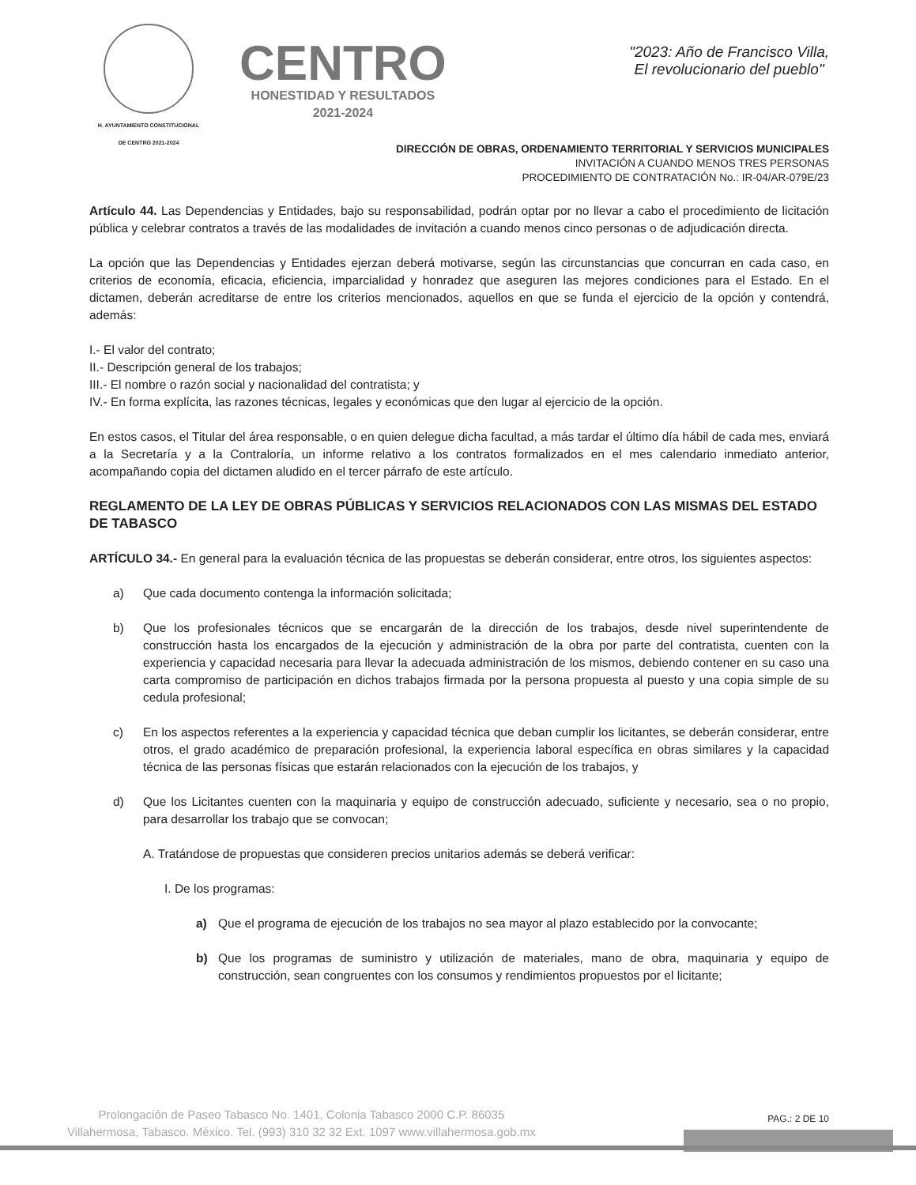H. AYUNTAMIENTO CONSTITUCIONAL
DE CENTRO 2021-2024
CENTRO
HONESTIDAD Y RESULTADOS
2021-2024
"2023: Año de Francisco Villa,
El revolucionario del pueblo"
DIRECCIÓN DE OBRAS, ORDENAMIENTO TERRITORIAL Y SERVICIOS MUNICIPALES
INVITACIÓN A CUANDO MENOS TRES PERSONAS
PROCEDIMIENTO DE CONTRATACIÓN No.: IR-04/AR-079E/23
Artículo 44. Las Dependencias y Entidades, bajo su responsabilidad, podrán optar por no llevar a cabo el procedimiento de licitación pública y celebrar contratos a través de las modalidades de invitación a cuando menos cinco personas o de adjudicación directa.
La opción que las Dependencias y Entidades ejerzan deberá motivarse, según las circunstancias que concurran en cada caso, en criterios de economía, eficacia, eficiencia, imparcialidad y honradez que aseguren las mejores condiciones para el Estado. En el dictamen, deberán acreditarse de entre los criterios mencionados, aquellos en que se funda el ejercicio de la opción y contendrá, además:
I.- El valor del contrato;
II.- Descripción general de los trabajos;
III.- El nombre o razón social y nacionalidad del contratista; y
IV.- En forma explícita, las razones técnicas, legales y económicas que den lugar al ejercicio de la opción.
En estos casos, el Titular del área responsable, o en quien delegue dicha facultad, a más tardar el último día hábil de cada mes, enviará a la Secretaría y a la Contraloría, un informe relativo a los contratos formalizados en el mes calendario inmediato anterior, acompañando copia del dictamen aludido en el tercer párrafo de este artículo.
REGLAMENTO DE LA LEY DE OBRAS PÚBLICAS Y SERVICIOS RELACIONADOS CON LAS MISMAS DEL ESTADO DE TABASCO
ARTÍCULO 34.- En general para la evaluación técnica de las propuestas se deberán considerar, entre otros, los siguientes aspectos:
a) Que cada documento contenga la información solicitada;
b) Que los profesionales técnicos que se encargarán de la dirección de los trabajos, desde nivel superintendente de construcción hasta los encargados de la ejecución y administración de la obra por parte del contratista, cuenten con la experiencia y capacidad necesaria para llevar la adecuada administración de los mismos, debiendo contener en su caso una carta compromiso de participación en dichos trabajos firmada por la persona propuesta al puesto y una copia simple de su cedula profesional;
c) En los aspectos referentes a la experiencia y capacidad técnica que deban cumplir los licitantes, se deberán considerar, entre otros, el grado académico de preparación profesional, la experiencia laboral específica en obras similares y la capacidad técnica de las personas físicas que estarán relacionados con la ejecución de los trabajos, y
d) Que los Licitantes cuenten con la maquinaria y equipo de construcción adecuado, suficiente y necesario, sea o no propio, para desarrollar los trabajo que se convocan;
A. Tratándose de propuestas que consideren precios unitarios además se deberá verificar:
I. De los programas:
a) Que el programa de ejecución de los trabajos no sea mayor al plazo establecido por la convocante;
b) Que los programas de suministro y utilización de materiales, mano de obra, maquinaria y equipo de construcción, sean congruentes con los consumos y rendimientos propuestos por el licitante;
PAG.: 2 DE 10
Prolongación de Paseo Tabasco No. 1401, Colonia Tabasco 2000 C.P. 86035
Villahermosa, Tabasco. México. Tel. (993) 310 32 32 Ext. 1097 www.villahermosa.gob.mx